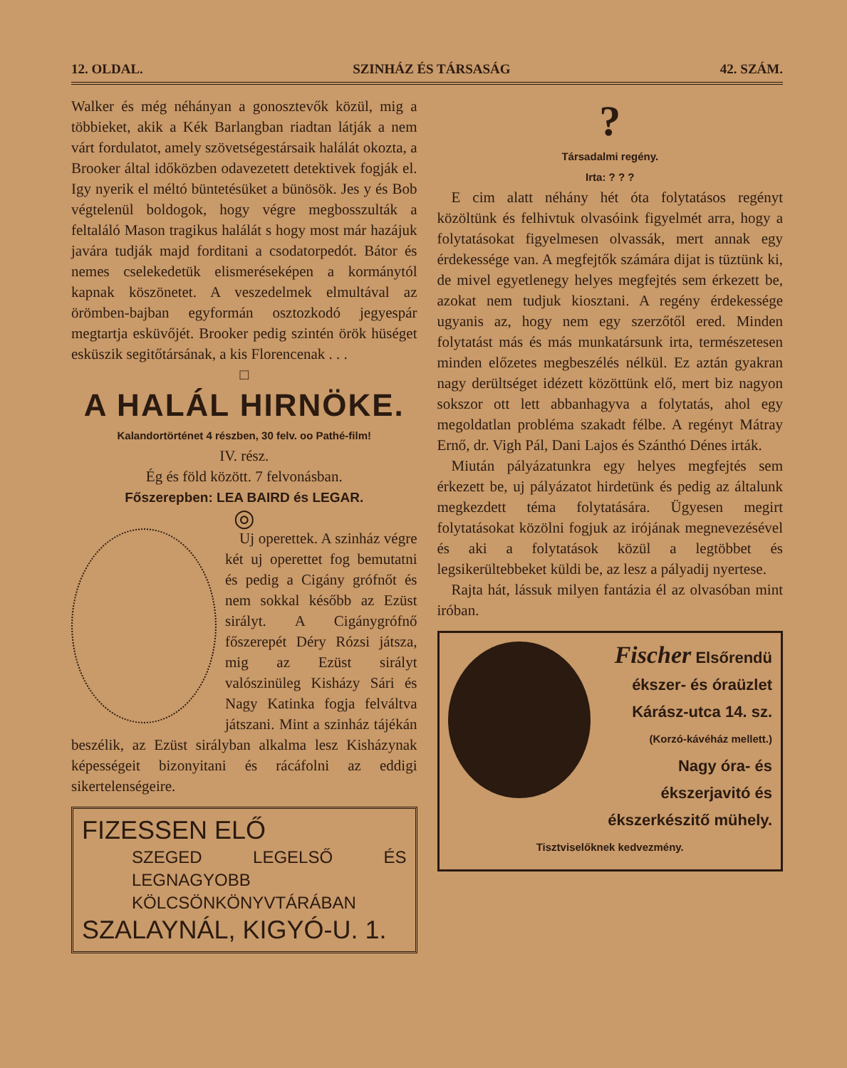12. OLDAL. SZINHÁZ ÉS TÁRSASÁG 42. SZÁM.
Walker és még néhányan a gonosztevők közül, mig a többieket, akik a Kék Barlangban riadtan látják a nem várt fordulatot, amely szövetségestársaik halálát okozta, a Brooker által időközben odavezetett detektivek fogják el. Igy nyerik el méltó büntetésüket a bünösök. Jes y és Bob végtelenül boldogok, hogy végre megbosszulták a feltaláló Mason tragikus halálát s hogy most már hazájuk javára tudják majd forditani a csodatorpedót. Bátor és nemes cselekedetük elismeréseképen a kormánytól kapnak köszönetet. A veszedelmek elmultával az örömben-bajban egyformán osztozkodó jegyespár megtartja esküvőjét. Brooker pedig szintén örök hüséget esküszik segitőtársának, a kis Florencenak . . .
□
A HALÁL HIRNÖKE.
Kalandortörténet 4 részben, 30 felv. oo Pathé-film!
IV. rész.
Ég és föld között. 7 felvonásban.
Főszerepben: LEA BAIRD és LEGAR.
◎
Uj operettek. A szinház végre két uj operettet fog bemutatni és pedig a Cigány grófnőt és nem sokkal később az Ezüst sirályt. A Cigánygrófnő főszerepét Déry Rózsi játsza, mig az Ezüst sirályt valószinüleg Kisházy Sári és Nagy Katinka fogja felváltva játszani. Mint a szinház tájékán beszélik, az Ezüst sirályban alkalma lesz Kisházynak képességeit bizonyitani és rácáfolni az eddigi sikertelenségeire.
FIZESSEN ELŐ
SZEGED LEGELSŐ ÉS LEGNAGYOBB KÖLCSÖNKÖNYVTÁRÁBAN
SZALAYNÁL, KIGYÓ-U. 1.
?
Társadalmi regény.
Irta: ? ? ?
E cim alatt néhány hét óta folytatásos regényt közöltünk és felhivtuk olvasóink figyelmét arra, hogy a folytatásokat figyelmesen olvassák, mert annak egy érdekessége van. A megfejtők számára dijat is tüztünk ki, de mivel egyetlenegy helyes megfejtés sem érkezett be, azokat nem tudjuk kiosztani. A regény érdekessége ugyanis az, hogy nem egy szerzőtől ered. Minden folytatást más és más munkatársunk irta, természetesen minden előzetes megbeszélés nélkül. Ez aztán gyakran nagy derültséget idézett közöttünk elő, mert biz nagyon sokszor ott lett abbanhagyva a folytatás, ahol egy megoldatlan probléma szakadt félbe. A regényt Mátray Ernő, dr. Vigh Pál, Dani Lajos és Szánthó Dénes irták.
Miután pályázatunkra egy helyes megfejtés sem érkezett be, uj pályázatot hirdetünk és pedig az általunk megkezdett téma folytatására. Ügyesen megirt folytatásokat közölni fogjuk az irójának megnevezésével és aki a folytatások közül a legtöbbet és legsikerültebbeket küldi be, az lesz a pályadij nyertese.
Rajta hát, lássuk milyen fantázia él az olvasóban mint iróban.
Fischer Elsőrendü
ékszer- és óraüzlet
Kárász-utca 14. sz.
(Korzó-kávéház mellett.)
Nagy óra- és ékszerjavitó és ékszerkészitő mühely.
Tisztviselőknek kedvezmény.